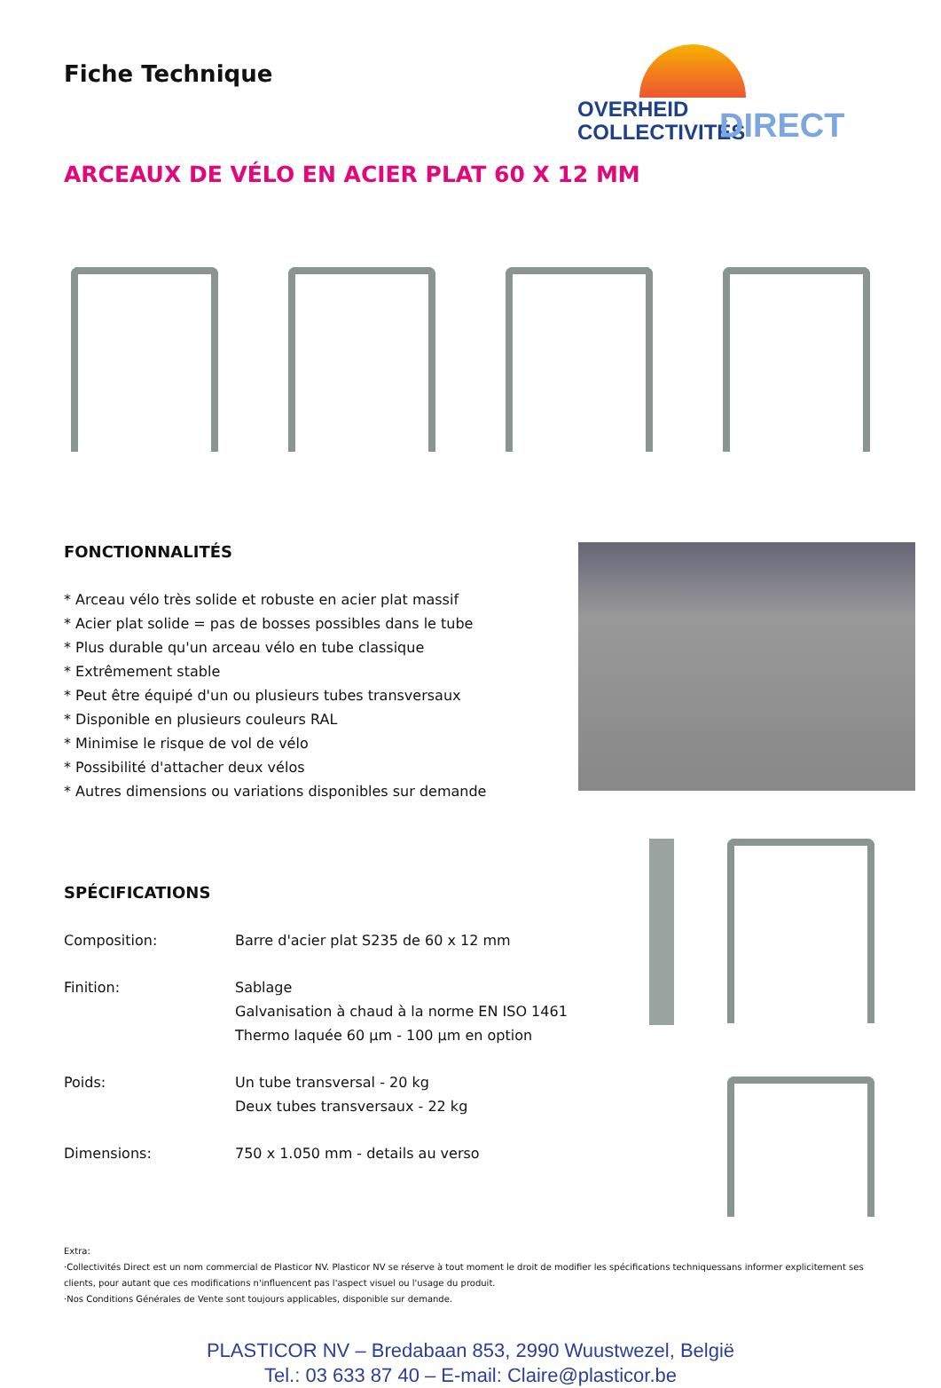Fiche Technique
OVERHEID
COLLECTIVITÉS
DIRECT
ARCEAUX DE VÉLO EN ACIER PLAT 60 X 12 MM
FONCTIONNALITÉS
* Arceau vélo très solide et robuste en acier plat massif
* Acier plat solide = pas de bosses possibles dans le tube
* Plus durable qu'un arceau vélo en tube classique
* Extrêmement stable
* Peut être équipé d'un ou plusieurs tubes transversaux
* Disponible en plusieurs couleurs RAL
* Minimise le risque de vol de vélo
* Possibilité d'attacher deux vélos
* Autres dimensions ou variations disponibles sur demande
SPÉCIFICATIONS
| Composition: | Barre d'acier plat S235 de 60 x 12 mm |
| Finition: | Sablage Galvanisation à chaud à la norme EN ISO 1461 Thermo laquée 60 µm - 100 µm en option |
| Poids: | Un tube transversal - 20 kg Deux tubes transversaux - 22 kg |
| Dimensions: | 750 x 1.050 mm - details au verso |
Extra:
·Collectivités Direct est un nom commercial de Plasticor NV. Plasticor NV se réserve à tout moment le droit de modifier les spécifications techniquessans informer explicitement ses clients, pour autant que ces modifications n'influencent pas l'aspect visuel ou l'usage du produit.
·Nos Conditions Générales de Vente sont toujours applicables, disponible sur demande.
PLASTICOR NV – Bredabaan 853, 2990 Wuustwezel, België
Tel.: 03 633 87 40 – E-mail: Claire@plasticor.be